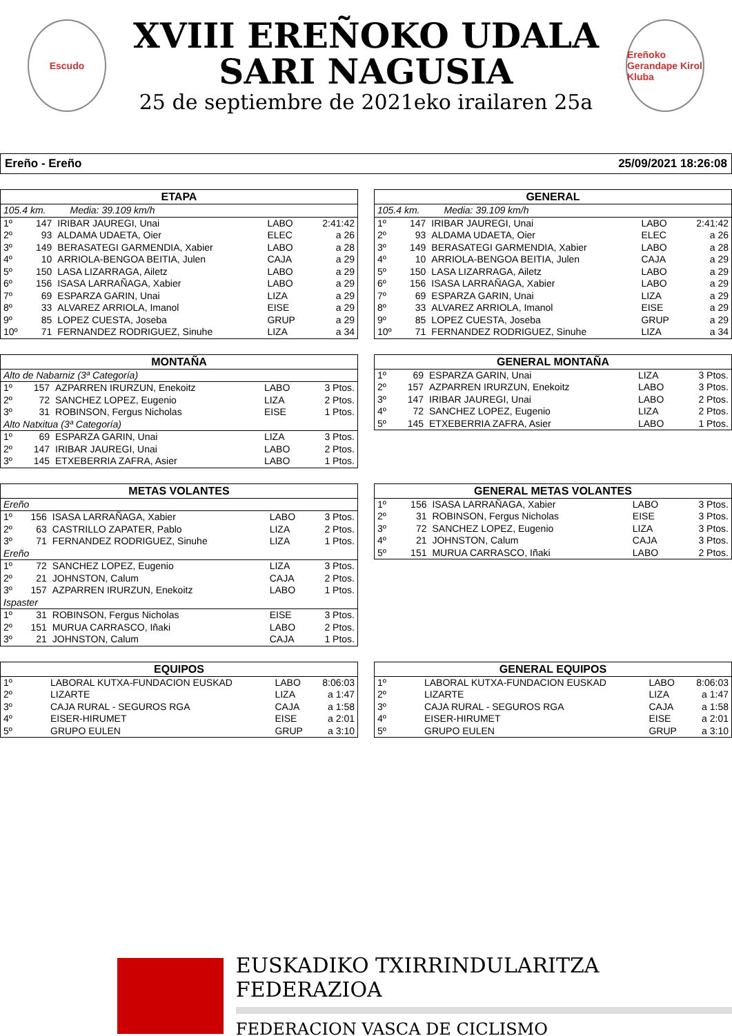Escudo
XVIII EREÑOKO UDALA
SARI NAGUSIA
25 de septiembre de 2021eko irailaren 25a
Ereñoko Gerandape Kirol Kluba
Ereño - Ereño 25/09/2021 18:26:08
| ETAPA | | | | |
| --- | --- | --- | --- | --- |
| 105.4 km. Media: 39.109 km/h | | | | |
| 1º | 147 | IRIBAR JAUREGI, Unai | LABO | 2:41:42 |
| 2º | 93 | ALDAMA UDAETA, Oier | ELEC | a 26 |
| 3º | 149 | BERASATEGI GARMENDIA, Xabier | LABO | a 28 |
| 4º | 10 | ARRIOLA-BENGOA BEITIA, Julen | CAJA | a 29 |
| 5º | 150 | LASA LIZARRAGA, Ailetz | LABO | a 29 |
| 6º | 156 | ISASA LARRAÑAGA, Xabier | LABO | a 29 |
| 7º | 69 | ESPARZA GARIN, Unai | LIZA | a 29 |
| 8º | 33 | ALVAREZ ARRIOLA, Imanol | EISE | a 29 |
| 9º | 85 | LOPEZ CUESTA, Joseba | GRUP | a 29 |
| 10º | 71 | FERNANDEZ RODRIGUEZ, Sinuhe | LIZA | a 34 |
| GENERAL | | | | |
| --- | --- | --- | --- | --- |
| 105.4 km. Media: 39.109 km/h | | | | |
| 1º | 147 | IRIBAR JAUREGI, Unai | LABO | 2:41:42 |
| 2º | 93 | ALDAMA UDAETA, Oier | ELEC | a 26 |
| 3º | 149 | BERASATEGI GARMENDIA, Xabier | LABO | a 28 |
| 4º | 10 | ARRIOLA-BENGOA BEITIA, Julen | CAJA | a 29 |
| 5º | 150 | LASA LIZARRAGA, Ailetz | LABO | a 29 |
| 6º | 156 | ISASA LARRAÑAGA, Xabier | LABO | a 29 |
| 7º | 69 | ESPARZA GARIN, Unai | LIZA | a 29 |
| 8º | 33 | ALVAREZ ARRIOLA, Imanol | EISE | a 29 |
| 9º | 85 | LOPEZ CUESTA, Joseba | GRUP | a 29 |
| 10º | 71 | FERNANDEZ RODRIGUEZ, Sinuhe | LIZA | a 34 |
| MONTAÑA | | | | |
| --- | --- | --- | --- | --- |
| Alto de Nabarniz (3ª Categoría) | | | | |
| 1º | 157 | AZPARREN IRURZUN, Enekoitz | LABO | 3 Ptos. |
| 2º | 72 | SANCHEZ LOPEZ, Eugenio | LIZA | 2 Ptos. |
| 3º | 31 | ROBINSON, Fergus Nicholas | EISE | 1 Ptos. |
| Alto Natxitua (3ª Categoría) | | | | |
| 1º | 69 | ESPARZA GARIN, Unai | LIZA | 3 Ptos. |
| 2º | 147 | IRIBAR JAUREGI, Unai | LABO | 2 Ptos. |
| 3º | 145 | ETXEBERRIA ZAFRA, Asier | LABO | 1 Ptos. |
| GENERAL MONTAÑA | | | | |
| --- | --- | --- | --- | --- |
| 1º | 69 | ESPARZA GARIN, Unai | LIZA | 3 Ptos. |
| 2º | 157 | AZPARREN IRURZUN, Enekoitz | LABO | 3 Ptos. |
| 3º | 147 | IRIBAR JAUREGI, Unai | LABO | 2 Ptos. |
| 4º | 72 | SANCHEZ LOPEZ, Eugenio | LIZA | 2 Ptos. |
| 5º | 145 | ETXEBERRIA ZAFRA, Asier | LABO | 1 Ptos. |
| METAS VOLANTES | | | | |
| --- | --- | --- | --- | --- |
| Ereño | | | | |
| 1º | 156 | ISASA LARRAÑAGA, Xabier | LABO | 3 Ptos. |
| 2º | 63 | CASTRILLO ZAPATER, Pablo | LIZA | 2 Ptos. |
| 3º | 71 | FERNANDEZ RODRIGUEZ, Sinuhe | LIZA | 1 Ptos. |
| Ereño | | | | |
| 1º | 72 | SANCHEZ LOPEZ, Eugenio | LIZA | 3 Ptos. |
| 2º | 21 | JOHNSTON, Calum | CAJA | 2 Ptos. |
| 3º | 157 | AZPARREN IRURZUN, Enekoitz | LABO | 1 Ptos. |
| Ispaster | | | | |
| 1º | 31 | ROBINSON, Fergus Nicholas | EISE | 3 Ptos. |
| 2º | 151 | MURUA CARRASCO, Iñaki | LABO | 2 Ptos. |
| 3º | 21 | JOHNSTON, Calum | CAJA | 1 Ptos. |
| GENERAL METAS VOLANTES | | | | |
| --- | --- | --- | --- | --- |
| 1º | 156 | ISASA LARRAÑAGA, Xabier | LABO | 3 Ptos. |
| 2º | 31 | ROBINSON, Fergus Nicholas | EISE | 3 Ptos. |
| 3º | 72 | SANCHEZ LOPEZ, Eugenio | LIZA | 3 Ptos. |
| 4º | 21 | JOHNSTON, Calum | CAJA | 3 Ptos. |
| 5º | 151 | MURUA CARRASCO, Iñaki | LABO | 2 Ptos. |
| EQUIPOS | | | |
| --- | --- | --- | --- |
| 1º | LABORAL KUTXA-FUNDACION EUSKAD | LABO | 8:06:03 |
| 2º | LIZARTE | LIZA | a 1:47 |
| 3º | CAJA RURAL - SEGUROS RGA | CAJA | a 1:58 |
| 4º | EISER-HIRUMET | EISE | a 2:01 |
| 5º | GRUPO EULEN | GRUP | a 3:10 |
| GENERAL EQUIPOS | | | |
| --- | --- | --- | --- |
| 1º | LABORAL KUTXA-FUNDACION EUSKAD | LABO | 8:06:03 |
| 2º | LIZARTE | LIZA | a 1:47 |
| 3º | CAJA RURAL - SEGUROS RGA | CAJA | a 1:58 |
| 4º | EISER-HIRUMET | EISE | a 2:01 |
| 5º | GRUPO EULEN | GRUP | a 3:10 |
EUSKADIKO TXIRRINDULARITZA FEDERAZIOA
FEDERACION VASCA DE CICLISMO